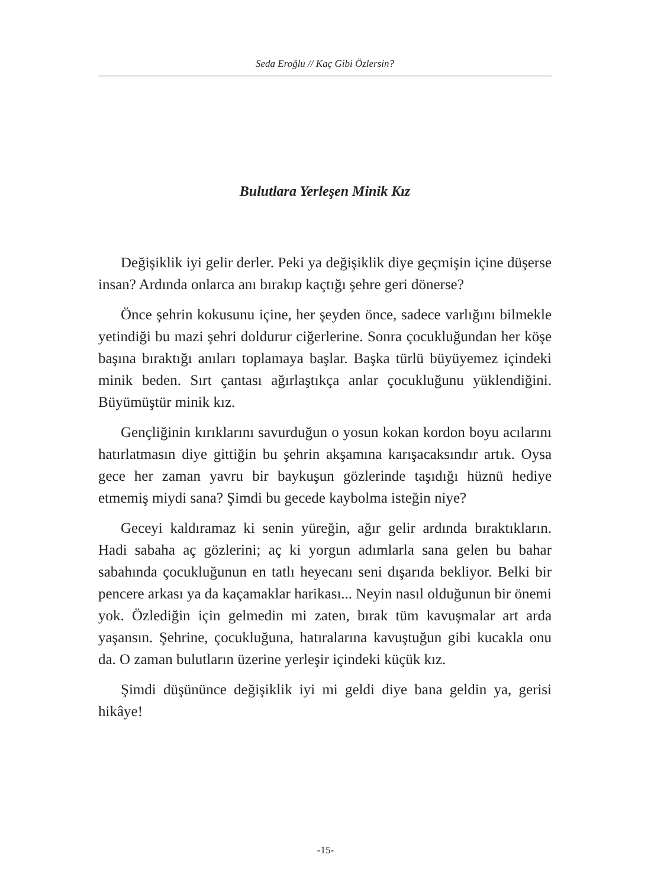Seda Eroğlu // Kaç Gibi Özlersin?
Bulutlara Yerleşen Minik Kız
Değişiklik iyi gelir derler. Peki ya değişiklik diye geçmişin içine düşerse insan? Ardında onlarca anı bırakıp kaçtığı şehre geri dönerse?
Önce şehrin kokusunu içine, her şeyden önce, sadece varlığını bilmekle yetindiği bu mazi şehri doldurur ciğerlerine. Sonra çocukluğundan her köşe başına bıraktığı anıları toplamaya başlar. Başka türlü büyüyemez içindeki minik beden. Sırt çantası ağırlaştıkça anlar çocukluğunu yüklendiğini. Büyümüştür minik kız.
Gençliğinin kırıklarını savurduğun o yosun kokan kordon boyu acılarını hatırlatmasın diye gittiğin bu şehrin akşamına karışacaksındır artık. Oysa gece her zaman yavru bir baykuşun gözlerinde taşıdığı hüznü hediye etmemiş miydi sana? Şimdi bu gecede kaybolma isteğin niye?
Geceyi kaldıramaz ki senin yüreğin, ağır gelir ardında bıraktıkların. Hadi sabaha aç gözlerini; aç ki yorgun adımlarla sana gelen bu bahar sabahında çocukluğunun en tatlı heyecanı seni dışarıda bekliyor. Belki bir pencere arkası ya da kaçamaklar harikası... Neyin nasıl olduğunun bir önemi yok. Özlediğin için gelmedin mi zaten, bırak tüm kavuşmalar art arda yaşansın. Şehrine, çocukluğuna, hatıralarına kavuştuğun gibi kucakla onu da. O zaman bulutların üzerine yerleşir içindeki küçük kız.
Şimdi düşününce değişiklik iyi mi geldi diye bana geldin ya, gerisi hikâye!
-15-